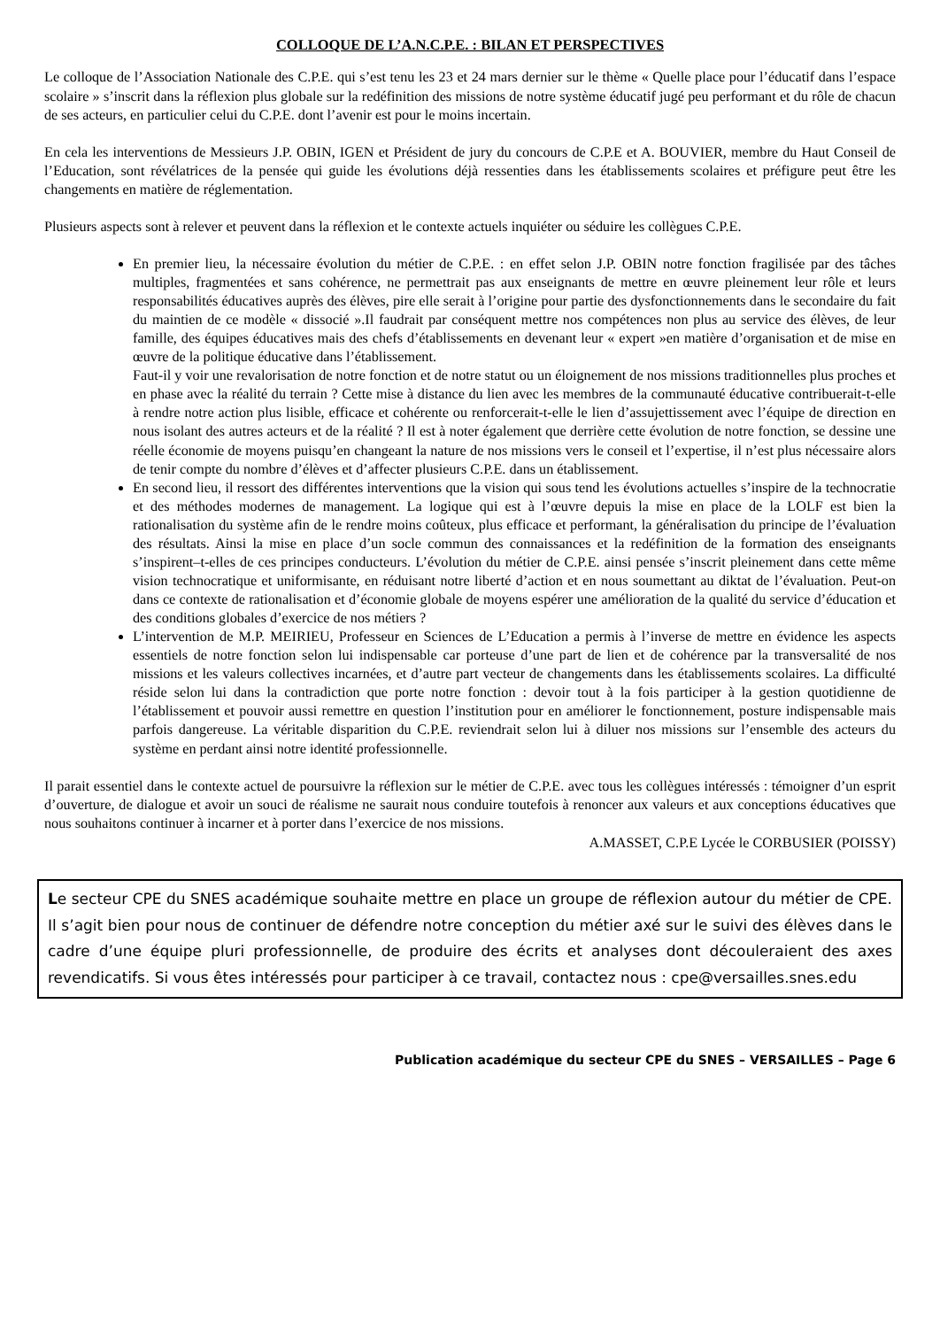COLLOQUE DE L’A.N.C.P.E. : BILAN ET PERSPECTIVES
Le colloque de l’Association Nationale des C.P.E. qui s’est tenu les 23 et 24 mars dernier sur le thème « Quelle place pour l’éducatif dans l’espace scolaire » s’inscrit dans la réflexion plus globale sur la redéfinition des missions de notre système éducatif jugé peu performant et du rôle de chacun de ses acteurs, en particulier celui du C.P.E. dont l’avenir est pour le moins incertain.
En cela les interventions de Messieurs J.P. OBIN, IGEN et Président de jury du concours de C.P.E et A. BOUVIER, membre du Haut Conseil de l’Education, sont révélatrices de la pensée qui guide les évolutions déjà ressenties dans les établissements scolaires et préfigure peut être les changements en matière de réglementation.
Plusieurs aspects sont à relever et peuvent dans la réflexion et le contexte actuels inquiéter ou séduire les collègues C.P.E.
En premier lieu, la nécessaire évolution du métier de C.P.E. : en effet selon J.P. OBIN notre fonction fragilisée par des tâches multiples, fragmentées et sans cohérence, ne permettrait pas aux enseignants de mettre en œuvre pleinement leur rôle et leurs responsabilités éducatives auprès des élèves, pire elle serait à l’origine pour partie des dysfonctionnements dans le secondaire du fait du maintien de ce modèle « dissocié ».Il faudrait par conséquent mettre nos compétences non plus au service des élèves, de leur famille, des équipes éducatives mais des chefs d’établissements en devenant leur « expert »en matière d’organisation et de mise en œuvre de la politique éducative dans l’établissement.
Faut-il y voir une revalorisation de notre fonction et de notre statut ou un éloignement de nos missions traditionnelles plus proches et en phase avec la réalité du terrain ? Cette mise à distance du lien avec les membres de la communauté éducative contribuerait-t-elle à rendre notre action plus lisible, efficace et cohérente ou renforcerait-t-elle le lien d’assujettissement avec l’équipe de direction en nous isolant des autres acteurs et de la réalité ? Il est à noter également que derrière cette évolution de notre fonction, se dessine une réelle économie de moyens puisqu’en changeant la nature de nos missions vers le conseil et l’expertise, il n’est plus nécessaire alors de tenir compte du nombre d’élèves et d’affecter plusieurs C.P.E. dans un établissement.
En second lieu, il ressort des différentes interventions que la vision qui sous tend les évolutions actuelles s’inspire de la technocratie et des méthodes modernes de management. La logique qui est à l’œuvre depuis la mise en place de la LOLF est bien la rationalisation du système afin de le rendre moins coûteux, plus efficace et performant, la généralisation du principe de l’évaluation des résultats. Ainsi la mise en place d’un socle commun des connaissances et la redéfinition de la formation des enseignants s’inspirent–t-elles de ces principes conducteurs. L’évolution du métier de C.P.E. ainsi pensée s’inscrit pleinement dans cette même vision technocratique et uniformisante, en réduisant notre liberté d’action et en nous soumettant au diktat de l’évaluation. Peut-on dans ce contexte de rationalisation et d’économie globale de moyens espérer une amélioration de la qualité du service d’éducation et des conditions globales d’exercice de nos métiers ?
L’intervention de M.P. MEIRIEU, Professeur en Sciences de L’Education a permis à l’inverse de mettre en évidence les aspects essentiels de notre fonction selon lui indispensable car porteuse d’une part de lien et de cohérence par la transversalité de nos missions et les valeurs collectives incarnées, et d’autre part vecteur de changements dans les établissements scolaires. La difficulté réside selon lui dans la contradiction que porte notre fonction : devoir tout à la fois participer à la gestion quotidienne de l’établissement et pouvoir aussi remettre en question l’institution pour en améliorer le fonctionnement, posture indispensable mais parfois dangereuse. La véritable disparition du C.P.E. reviendrait selon lui à diluer nos missions sur l’ensemble des acteurs du système en perdant ainsi notre identité professionnelle.
Il parait essentiel dans le contexte actuel de poursuivre la réflexion sur le métier de C.P.E. avec tous les collègues intéressés : témoigner d’un esprit d’ouverture, de dialogue et avoir un souci de réalisme ne saurait nous conduire toutefois à renoncer aux valeurs et aux conceptions éducatives que nous souhaitons continuer à incarner et à porter dans l’exercice de nos missions.
A.MASSET, C.P.E Lycée le CORBUSIER (POISSY)
Le secteur CPE du SNES académique souhaite mettre en place un groupe de réflexion autour du métier de CPE. Il s’agit bien pour nous de continuer de défendre notre conception du métier axé sur le suivi des élèves dans le cadre d’une équipe pluri professionnelle, de produire des écrits et analyses dont découleraient des axes revendicatifs. Si vous êtes intéressés pour participer à ce travail, contactez nous : cpe@versailles.snes.edu
Publication académique du secteur CPE du SNES – VERSAILLES – Page 6